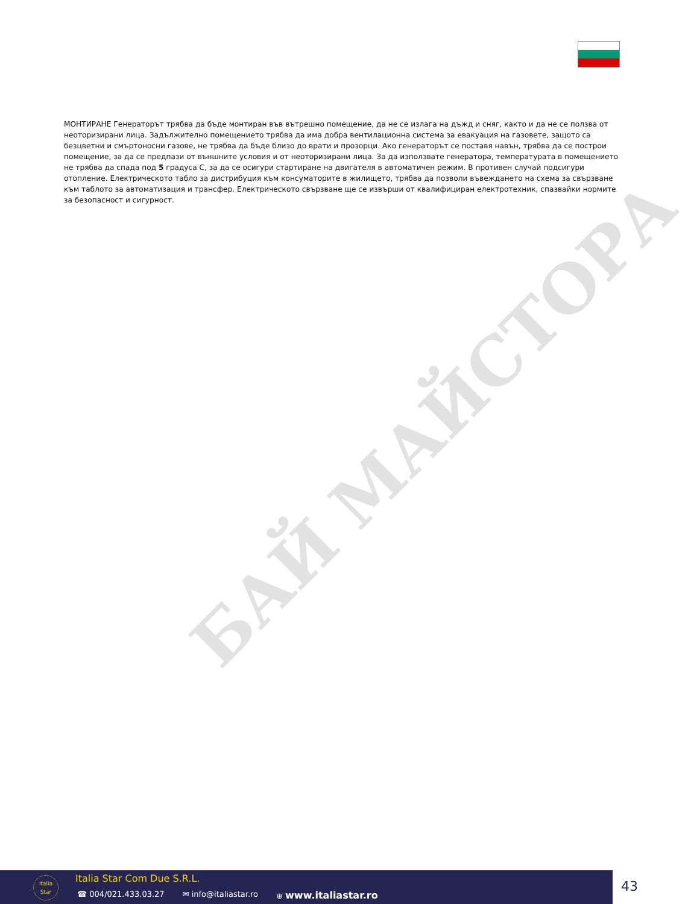БАЙ МАЙСТОРА
МОНТИРАНЕ Генераторът трябва да бъде монтиран във вътрешно помещение, да не се излага на дъжд и сняг, както и да не се ползва от неоторизирани лица. Задължително помещението трябва да има добра вентилационна система за евакуация на газовете, защото са безцветни и смъртоносни газове, не трябва да бъде близо до врати и прозорци. Ако генераторът се поставя навън, трябва да се построи помещение, за да се предпази от външните условия и от неоторизирани лица. За да използвате генератора, температурата в помещението не трябва да спада под 5 градуса C, за да се осигури стартиране на двигателя в автоматичен режим. В противен случай подсигури отопление. Електрическото табло за дистрибуция към консуматорите в жилището, трябва да позволи въвеждането на схема за свързване към таблото за автоматизация и трансфер. Електрическото свързване ще се извърши от квалифициран електротехник, спазвайки нормите за безопасност и сигурност.
Italia
Star
Italia Star Com Due S.R.L.
☎ 004/021.433.03.27 ✉ info@italiastar.ro ⊕ www.italiastar.ro
43